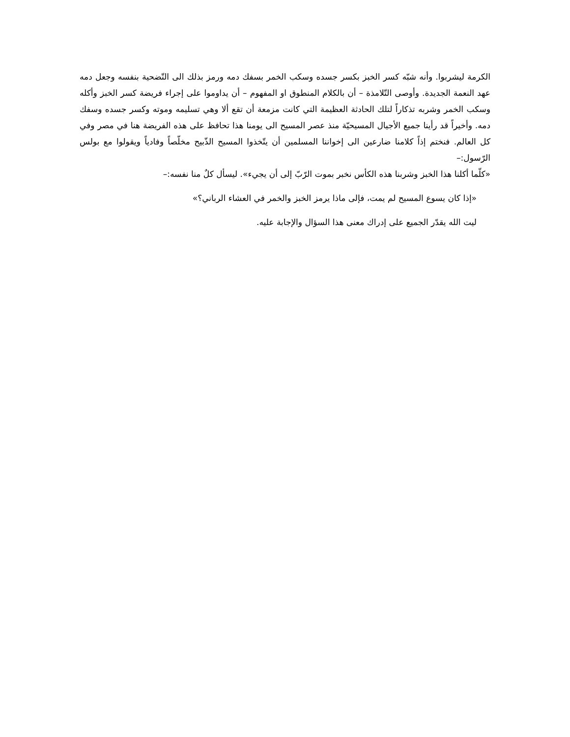الكرمة ليشربوا. وأنه شبّه كسر الخبز بكسر جسده وسكب الخمر بسفك دمه ورمز بذلك الى التّضحية بنفسه وجعل دمه عهد النعمة الجديدة. وأوصى التّلامذة – أن بالكلام المنطوق او المفهوم – أن يداوموا على إجراء فريضة كسر الخبز وأكله وسكب الخمر وشربه تذكاراً لتلك الحادثة العظيمة التي كانت مزمعة أن تقع ألا وهي تسليمه وموته وكسر جسده وسفك دمه. وأخيراً قد رأينا جميع الأجيال المسيحيّة منذ عصر المسيح الى يومنا هذا تحافظ على هذه الفريضة هنا في مصر وفي كل العالم. فنختم إذاً كلامنا ضارعين الى إخواننا المسلمين أن يتّخذوا المسيح الذّبيح مخلّصاً وفادياً ويقولوا مع بولس الرّسول:–
«كلّما أكلنا هذا الخبز وشربنا هذه الكأس نخبر بموت الرّبّ إلى أن يجيء». ليسأل كلٌ منا نفسه:–
«إذا كان يسوع المسيح لم يمت، فإلى ماذا يرمز الخبز والخمر في العشاء الرباني؟»
ليت الله يقدّر الجميع على إدراك معنى هذا السؤال والإجابة عليه.